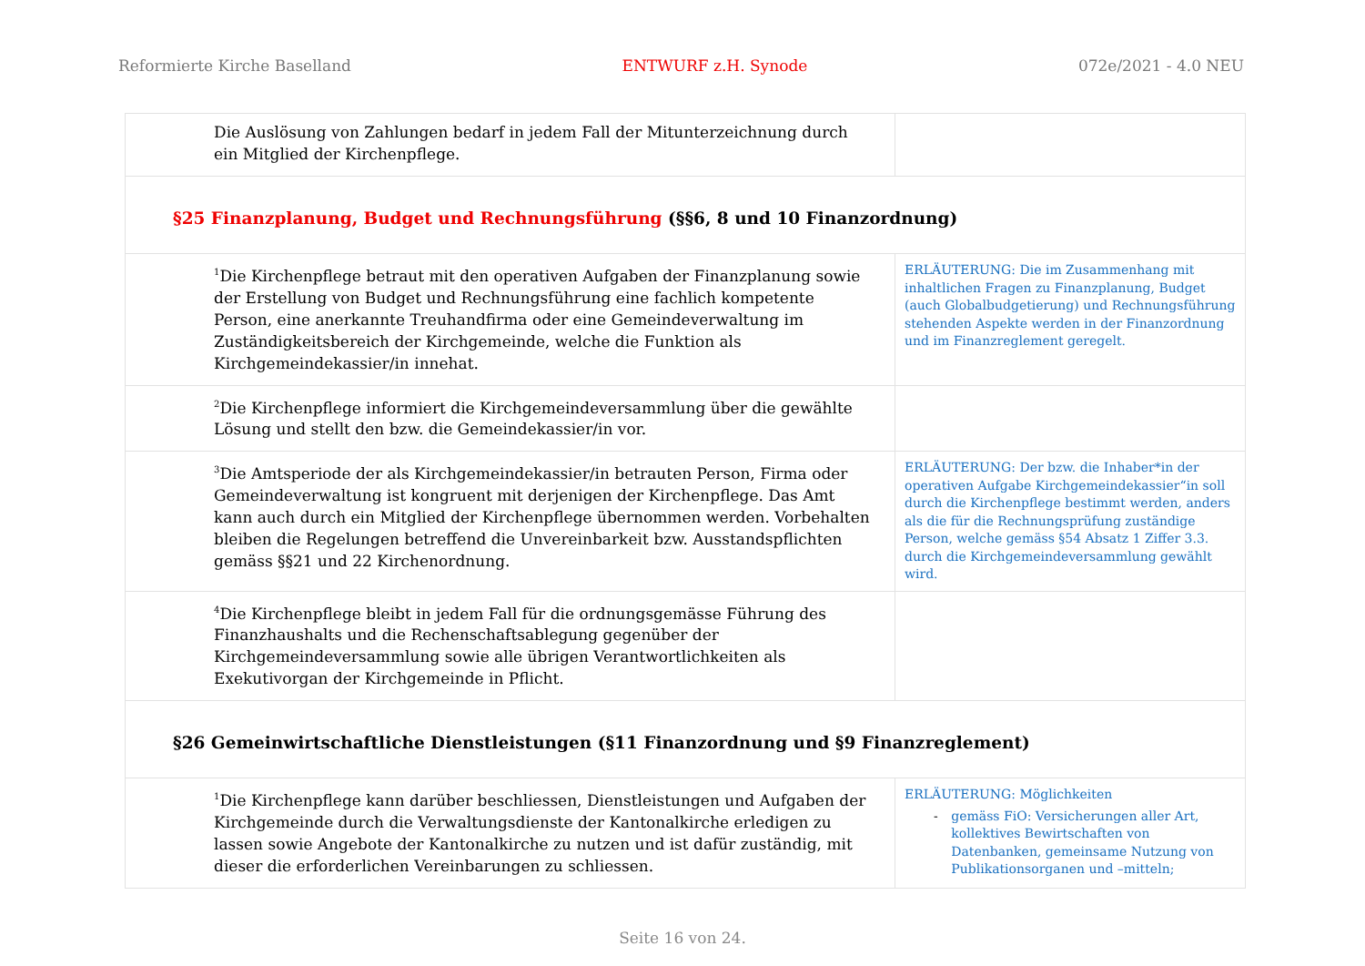Reformierte Kirche Baselland ENTWURF z.H. Synode 072e/2021 - 4.0 NEU
| Die Auslösung von Zahlungen bedarf in jedem Fall der Mitunterzeichnung durch ein Mitglied der Kirchenpflege. | |
| §25 Finanzplanung, Budget und Rechnungsführung (§§6, 8 und 10 Finanzordnung) | |
| <sup>1</sup> Die Kirchenpflege betraut mit den operativen Aufgaben der Finanzplanung sowie der Erstellung von Budget und Rechnungsführung eine fachlich kompetente Person, eine anerkannte Treuhandfirma oder eine Gemeindeverwaltung im Zuständigkeitsbereich der Kirchgemeinde, welche die Funktion als Kirchgemeindekassier/in innehat. | ERLÄUTERUNG: Die im Zusammenhang mit inhaltlichen Fragen zu Finanzplanung, Budget (auch Globalbudgetierung) und Rechnungsführung stehenden Aspekte werden in der Finanzordnung und im Finanzreglement geregelt. |
| <sup>2</sup> Die Kirchenpflege informiert die Kirchgemeindeversammlung über die gewählte Lösung und stellt den bzw. die Gemeindekassier/in vor. | |
| <sup>3</sup> Die Amtsperiode der als Kirchgemeindekassier/in betrauten Person, Firma oder Gemeindeverwaltung ist kongruent mit derjenigen der Kirchenpflege. Das Amt kann auch durch ein Mitglied der Kirchenpflege übernommen werden. Vorbehalten bleiben die Regelungen betreffend die Unvereinbarkeit bzw. Ausstandspflichten gemäss §§21 und 22 Kirchenordnung. | ERLÄUTERUNG: Der bzw. die Inhaber*in der operativen Aufgabe Kirchgemeindekassier“in soll durch die Kirchenpflege bestimmt werden, anders als die für die Rechnungsprüfung zuständige Person, welche gemäss §54 Absatz 1 Ziffer 3.3. durch die Kirchgemeindeversammlung gewählt wird. |
| <sup>4</sup> Die Kirchenpflege bleibt in jedem Fall für die ordnungsgemässe Führung des Finanzhaushalts und die Rechenschaftsablegung gegenüber der Kirchgemeindeversammlung sowie alle übrigen Verantwortlichkeiten als Exekutivorgan der Kirchgemeinde in Pflicht. | |
| §26 Gemeinwirtschaftliche Dienstleistungen (§11 Finanzordnung und §9 Finanzreglement) | |
| <sup>1</sup> Die Kirchenpflege kann darüber beschliessen, Dienstleistungen und Aufgaben der Kirchgemeinde durch die Verwaltungsdienste der Kantonalkirche erledigen zu lassen sowie Angebote der Kantonalkirche zu nutzen und ist dafür zuständig, mit dieser die erforderlichen Vereinbarungen zu schliessen. | ERLÄUTERUNG: Möglichkeiten - gemäss FiO: Versicherungen aller Art, kollektives Bewirtschaften von Datenbanken, gemeinsame Nutzung von Publikationsorganen und –mitteln; |
Seite 16 von 24.